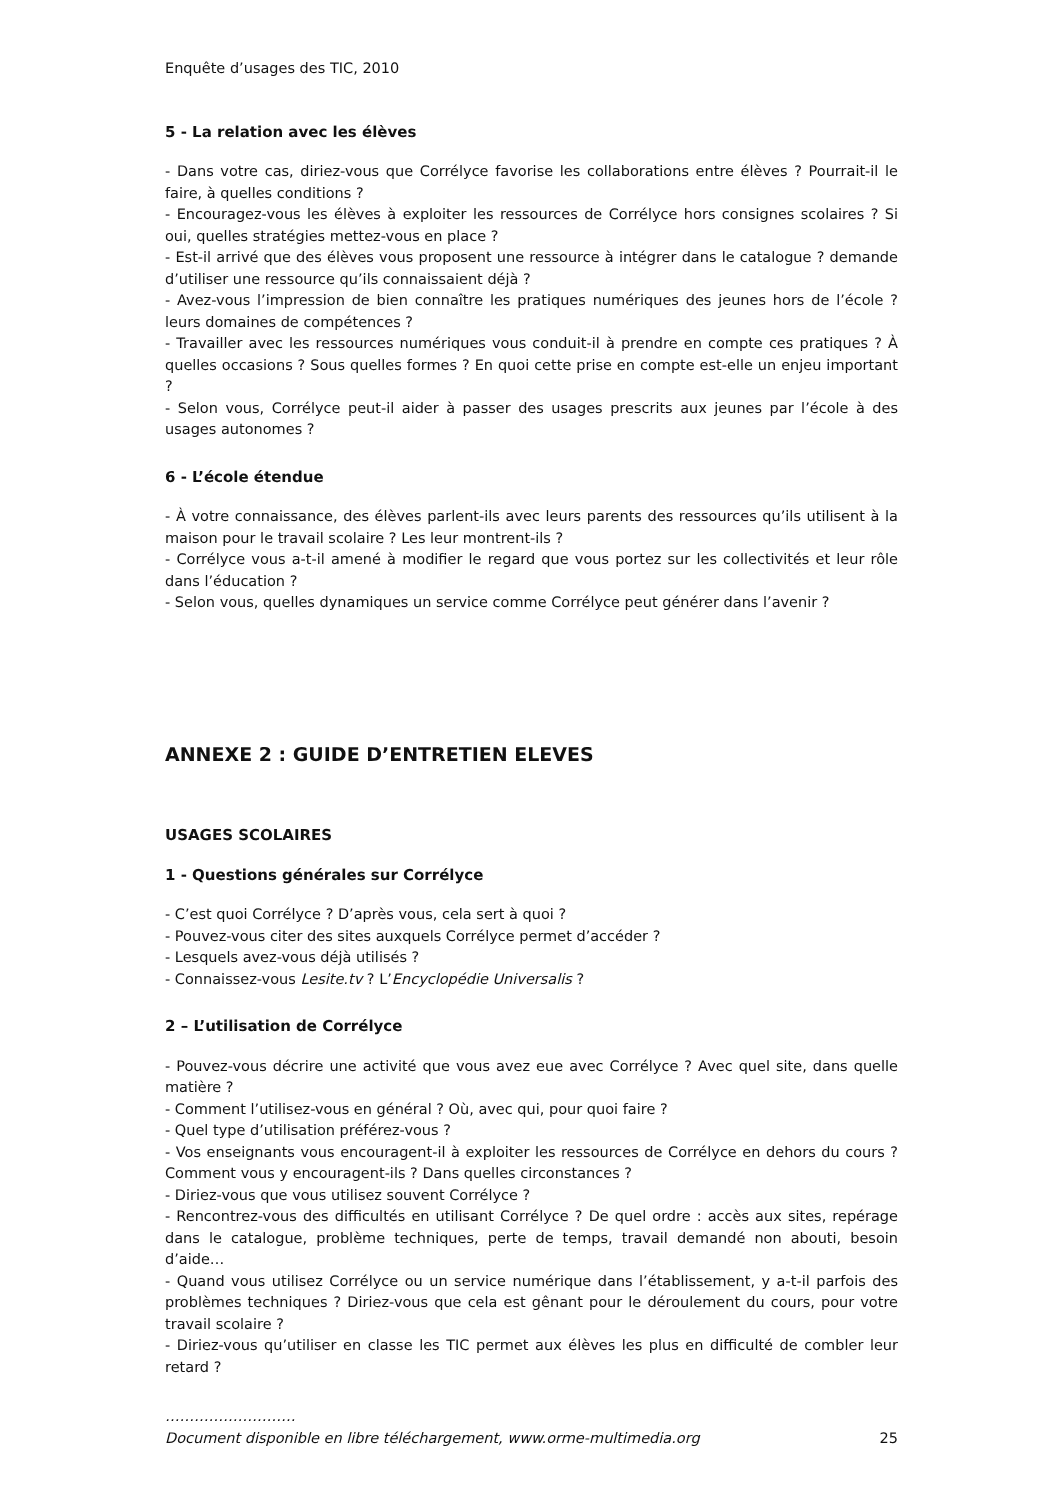Enquête d’usages des TIC, 2010
5 - La relation avec les élèves
- Dans votre cas, diriez-vous que Corrélyce favorise les collaborations entre élèves ? Pourrait-il le faire, à quelles conditions ?
- Encouragez-vous les élèves à exploiter les ressources de Corrélyce hors consignes scolaires ? Si oui, quelles stratégies mettez-vous en place ?
- Est-il arrivé que des élèves vous proposent une ressource à intégrer dans le catalogue ? demande d’utiliser une ressource qu’ils connaissaient déjà ?
- Avez-vous l’impression de bien connaître les pratiques numériques des jeunes hors de l’école ? leurs domaines de compétences ?
- Travailler avec les ressources numériques vous conduit-il à prendre en compte ces pratiques ? À quelles occasions ? Sous quelles formes ? En quoi cette prise en compte est-elle un enjeu important ?
- Selon vous, Corrélyce peut-il aider à passer des usages prescrits aux jeunes par l’école à des usages autonomes ?
6 - L’école étendue
- À votre connaissance, des élèves parlent-ils avec leurs parents des ressources qu’ils utilisent à la maison pour le travail scolaire ? Les leur montrent-ils ?
- Corrélyce vous a-t-il amené à modifier le regard que vous portez sur les collectivités et leur rôle dans l’éducation ?
- Selon vous, quelles dynamiques un service comme Corrélyce peut générer dans l’avenir ?
ANNEXE 2 : GUIDE D’ENTRETIEN ELEVES
USAGES SCOLAIRES
1 - Questions générales sur Corrélyce
- C’est quoi Corrélyce ? D’après vous, cela sert à quoi ?
- Pouvez-vous citer des sites auxquels Corrélyce permet d’accéder ?
- Lesquels avez-vous déjà utilisés ?
- Connaissez-vous Lesite.tv ? L’Encyclopédie Universalis ?
2 – L’utilisation de Corrélyce
- Pouvez-vous décrire une activité que vous avez eue avec Corrélyce ? Avec quel site, dans quelle matière ?
- Comment l’utilisez-vous en général ? Où, avec qui, pour quoi faire ?
- Quel type d’utilisation préférez-vous ?
- Vos enseignants vous encouragent-il à exploiter les ressources de Corrélyce en dehors du cours ? Comment vous y encouragent-ils ? Dans quelles circonstances ?
- Diriez-vous que vous utilisez souvent Corrélyce ?
- Rencontrez-vous des difficultés en utilisant Corrélyce ? De quel ordre : accès aux sites, repérage dans le catalogue, problème techniques, perte de temps, travail demandé non abouti, besoin d’aide…
- Quand vous utilisez Corrélyce ou un service numérique dans l’établissement, y a-t-il parfois des problèmes techniques ? Diriez-vous que cela est gênant pour le déroulement du cours, pour votre travail scolaire ?
- Diriez-vous qu’utiliser en classe les TIC permet aux élèves les plus en difficulté de combler leur retard ?
………………………
Document disponible en libre téléchargement, www.orme-multimedia.org 25